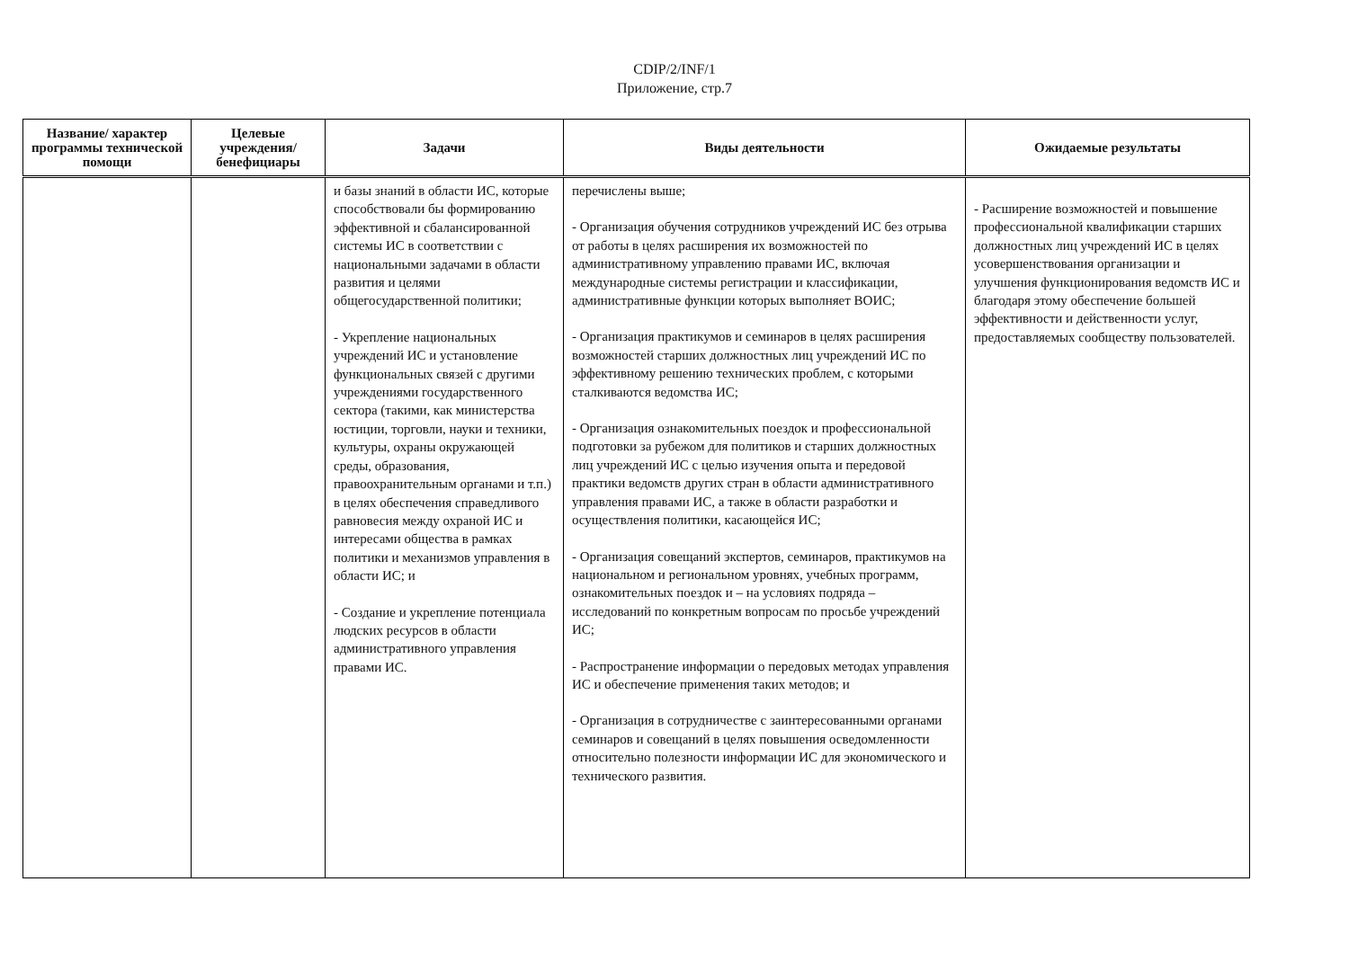CDIP/2/INF/1
Приложение, стр.7
| Название/ характер программы технической помощи | Целевые учреждения/ бенефициары | Задачи | Виды деятельности | Ожидаемые результаты |
| --- | --- | --- | --- | --- |
| | | и базы знаний в области ИС, которые способствовали бы формированию эффективной и сбалансированной системы ИС в соответствии с национальными задачами в области развития и целями общегосударственной политики; - Укрепление национальных учреждений ИС и установление функциональных связей с другими учреждениями государственного сектора (такими, как министерства юстиции, торговли, науки и техники, культуры, охраны окружающей среды, образования, правоохранительным органами и т.п.) в целях обеспечения справедливого равновесия между охраной ИС и интересами общества в рамках политики и механизмов управления в области ИС; и - Создание и укрепление потенциала людских ресурсов в области административного управления правами ИС. | перечислены выше; - Организация обучения сотрудников учреждений ИС без отрыва от работы в целях расширения их возможностей по административному управлению правами ИС, включая международные системы регистрации и классификации, административные функции которых выполняет ВОИС; - Организация практикумов и семинаров в целях расширения возможностей старших должностных лиц учреждений ИС по эффективному решению технических проблем, с которыми сталкиваются ведомства ИС; - Организация ознакомительных поездок и профессиональной подготовки за рубежом для политиков и старших должностных лиц учреждений ИС с целью изучения опыта и передовой практики ведомств других стран в области административного управления правами ИС, а также в области разработки и осуществления политики, касающейся ИС; - Организация совещаний экспертов, семинаров, практикумов на национальном и региональном уровнях, учебных программ, ознакомительных поездок и – на условиях подряда – исследований по конкретным вопросам по просьбе учреждений ИС; - Распространение информации о передовых методах управления ИС и обеспечение применения таких методов; и - Организация в сотрудничестве с заинтересованными органами семинаров и совещаний в целях повышения осведомленности относительно полезности информации ИС для экономического и технического развития. | - Расширение возможностей и повышение профессиональной квалификации старших должностных лиц учреждений ИС в целях усовершенствования организации и улучшения функционирования ведомств ИС и благодаря этому обеспечение большей эффективности и действенности услуг, предоставляемых сообществу пользователей. |